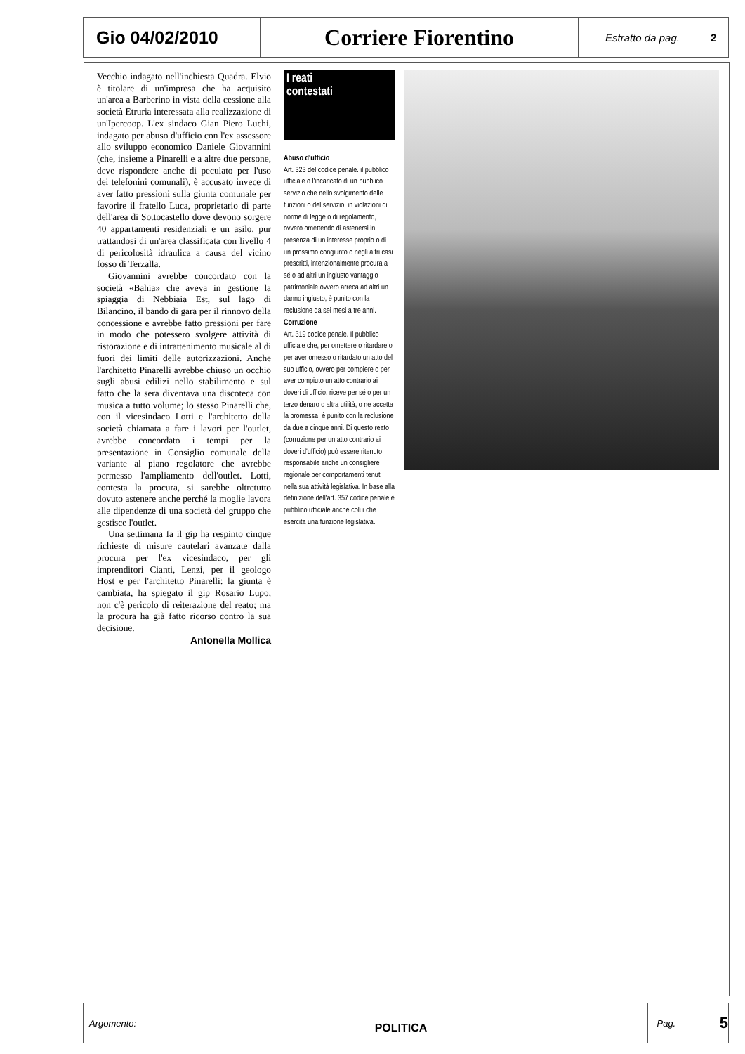Gio 04/02/2010
Corriere Fiorentino
Estratto da pag. 2
Vecchio indagato nell'inchiesta Quadra. Elvio è titolare di un'impresa che ha acquisito un'area a Barberino in vista della cessione alla società Etruria interessata alla realizzazione di un'Ipercoop. L'ex sindaco Gian Piero Luchi, indagato per abuso d'ufficio con l'ex assessore allo sviluppo economico Daniele Giovannini (che, insieme a Pinarelli e a altre due persone, deve rispondere anche di peculato per l'uso dei telefonini comunali), è accusato invece di aver fatto pressioni sulla giunta comunale per favorire il fratello Luca, proprietario di parte dell'area di Sottocastello dove devono sorgere 40 appartamenti residenziali e un asilo, pur trattandosi di un'area classificata con livello 4 di pericolosità idraulica a causa del vicino fosso di Terzalla.
Giovannini avrebbe concordato con la società «Bahia» che aveva in gestione la spiaggia di Nebbiaia Est, sul lago di Bilancino, il bando di gara per il rinnovo della concessione e avrebbe fatto pressioni per fare in modo che potessero svolgere attività di ristorazione e di intrattenimento musicale al di fuori dei limiti delle autorizzazioni. Anche l'architetto Pinarelli avrebbe chiuso un occhio sugli abusi edilizi nello stabilimento e sul fatto che la sera diventava una discoteca con musica a tutto volume; lo stesso Pinarelli che, con il vicesindaco Lotti e l'architetto della società chiamata a fare i lavori per l'outlet, avrebbe concordato i tempi per la presentazione in Consiglio comunale della variante al piano regolatore che avrebbe permesso l'ampliamento dell'outlet. Lotti, contesta la procura, si sarebbe oltretutto dovuto astenere anche perché la moglie lavora alle dipendenze di una società del gruppo che gestisce l'outlet.
Una settimana fa il gip ha respinto cinque richieste di misure cautelari avanzate dalla procura per l'ex vicesindaco, per gli imprenditori Cianti, Lenzi, per il geologo Host e per l'architetto Pinarelli: la giunta è cambiata, ha spiegato il gip Rosario Lupo, non c'è pericolo di reiterazione del reato; ma la procura ha già fatto ricorso contro la sua decisione.
Antonella Mollica
I reati
contestati
Abuso d'ufficio
Art. 323 del codice penale. il pubblico ufficiale o l'incaricato di un pubblico servizio che nello svolgimento delle funzioni o del servizio, in violazioni di norme di legge o di regolamento, ovvero omettendo di astenersi in presenza di un interesse proprio o di un prossimo congiunto o negli altri casi prescritti, intenzionalmente procura a sé o ad altri un ingiusto vantaggio patrimoniale ovvero arreca ad altri un danno ingiusto, è punito con la reclusione da sei mesi a tre anni.
Corruzione
Art. 319 codice penale. Il pubblico ufficiale che, per omettere o ritardare o per aver omesso o ritardato un atto del suo ufficio, ovvero per compiere o per aver compiuto un atto contrario ai doveri di ufficio, riceve per sé o per un terzo denaro o altra utilità, o ne accetta la promessa, è punito con la reclusione da due a cinque anni. Di questo reato (corruzione per un atto contrario ai doveri d'ufficio) può essere ritenuto responsabile anche un consigliere regionale per comportamenti tenuti nella sua attività legislativa. In base alla definizione dell'art. 357 codice penale è pubblico ufficiale anche colui che esercita una funzione legislativa.
Argomento:
POLITICA
Pag.
5